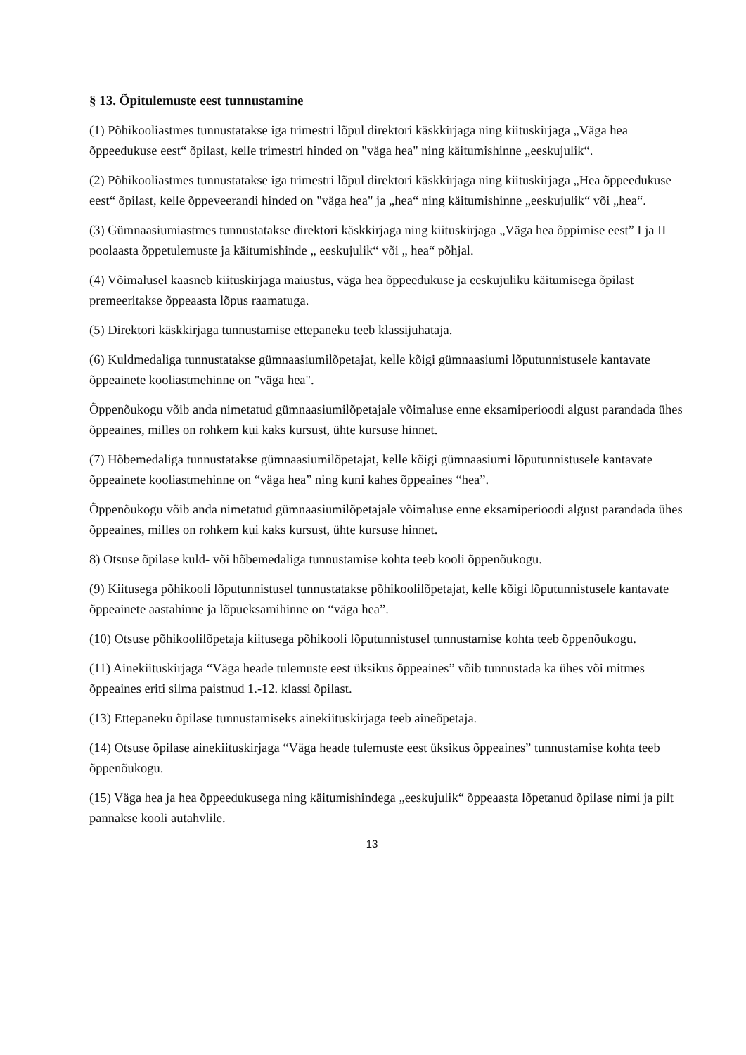§ 13. Õpitulemuste eest tunnustamine
(1) Põhikooliastmes tunnustatakse iga trimestri lõpul direktori käskkirjaga ning kiituskirjaga „Väga hea õppeedukuse eest“ õpilast, kelle trimestri hinded on "väga hea" ning käitumishinne „eeskujulik“.
(2) Põhikooliastmes tunnustatakse iga trimestri lõpul direktori käskkirjaga ning kiituskirjaga „Hea õppeedukuse eest“ õpilast, kelle õppeveerandi hinded on "väga hea" ja „hea“ ning käitumishinne „eeskujulik“ või „hea“.
(3) Gümnaasiumiastmes tunnustatakse direktori käskkirjaga ning kiituskirjaga „Väga hea õppimise eest” I ja II poolaasta õppetulemuste ja käitumishinde „ eeskujulik“ või „ hea“ põhjal.
(4) Võimalusel kaasneb kiituskirjaga maiustus, väga hea õppeedukuse ja eeskujuliku käitumisega õpilast premeeritakse õppeaasta lõpus raamatuga.
(5) Direktori käskkirjaga tunnustamise ettepaneku teeb klassijuhataja.
(6) Kuldmedaliga tunnustatakse gümnaasiumilõpetajat, kelle kõigi gümnaasiumi lõputunnistusele kantavate õppeainete kooliastmehinne on "väga hea".
Õppenõukogu võib anda nimetatud gümnaasiumilõpetajale võimaluse enne eksamiperioodi algust parandada ühes õppeaines, milles on rohkem kui kaks kursust, ühte kursuse hinnet.
(7) Hõbemedaliga tunnustatakse gümnaasiumilõpetajat, kelle kõigi gümnaasiumi lõputunnistusele kantavate õppeainete kooliastmehinne on “väga hea” ning kuni kahes õppeaines “hea”.
Õppenõukogu võib anda nimetatud gümnaasiumilõpetajale võimaluse enne eksamiperioodi algust parandada ühes õppeaines, milles on rohkem kui kaks kursust, ühte kursuse hinnet.
8) Otsuse õpilase kuld- või hõbemedaliga tunnustamise kohta teeb kooli õppenõukogu.
(9) Kiitusega põhikooli lõputunnistusel tunnustatakse põhikoolilõpetajat, kelle kõigi lõputunnistusele kantavate õppeainete aastahinne ja lõpueksamihinne on “väga hea”.
(10) Otsuse põhikoolilõpetaja kiitusega põhikooli lõputunnistusel tunnustamise kohta teeb õppenõukogu.
(11) Ainekiituskirjaga “Väga heade tulemuste eest üksikus õppeaines” võib tunnustada ka ühes või mitmes õppeaines eriti silma paistnud 1.-12. klassi õpilast.
(13) Ettepaneku õpilase tunnustamiseks ainekiituskirjaga teeb aineõpetaja.
(14) Otsuse õpilase ainekiituskirjaga “Väga heade tulemuste eest üksikus õppeaines” tunnustamise kohta teeb õppenõukogu.
(15) Väga hea ja hea õppeedukusega ning käitumishindega „eeskujulik“ õppeaasta lõpetanud õpilase nimi ja pilt pannakse kooli autahvlile.
13